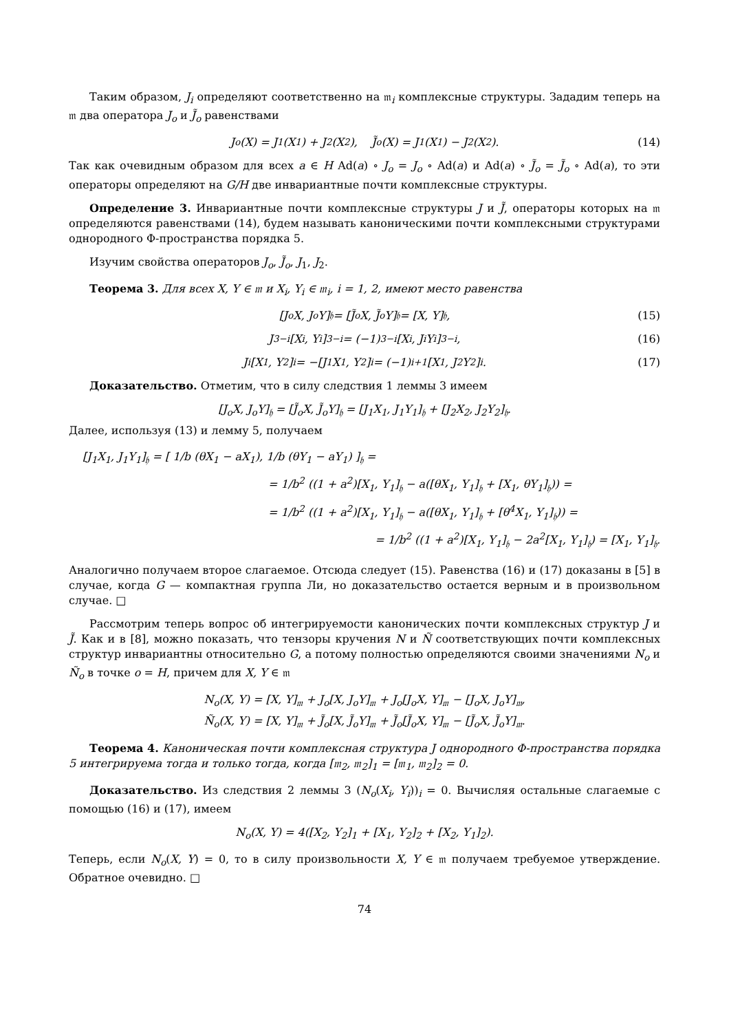Таким образом, J<sub>i</sub> определяют соответственно на 𝔪<sub>i</sub> комплексные структуры. Зададим теперь на 𝔪 два оператора J<sub>o</sub> и J̃<sub>o</sub> равенствами
J<sub>o</sub>(X) = J<sub>1</sub>(X<sub>1</sub>) + J<sub>2</sub>(X<sub>2</sub>), J̃<sub>o</sub>(X) = J<sub>1</sub>(X<sub>1</sub>) − J<sub>2</sub>(X<sub>2</sub>). (14)
Так как очевидным образом для всех a ∈ H Ad(a) ∘ J<sub>o</sub> = J<sub>o</sub> ∘ Ad(a) и Ad(a) ∘ J̃<sub>o</sub> = J̃<sub>o</sub> ∘ Ad(a), то эти операторы определяют на G/H две инвариантные почти комплексные структуры.
Определение 3. Инвариантные почти комплексные структуры J и J̃, операторы которых на 𝔪 определяются равенствами (14), будем называть каноническими почти комплексными структурами однородного Φ-пространства порядка 5.
Изучим свойства операторов J<sub>o</sub>, J̃<sub>o</sub>, J<sub>1</sub>, J<sub>2</sub>.
Теорема 3. Для всех X, Y ∈ 𝔪 и X<sub>i</sub>, Y<sub>i</sub> ∈ 𝔪<sub>i</sub>, i = 1, 2, имеют место равенства
[J<sub>o</sub>X, J<sub>o</sub>Y]<sub>𝔥</sub> = [J̃<sub>o</sub>X, J̃<sub>o</sub>Y]<sub>𝔥</sub> = [X, Y]<sub>𝔥</sub>, (15)
J<sub>3−i</sub>[X<sub>i</sub>, Y<sub>i</sub>]<sub>3−i</sub> = (−1)<sup>3−i</sup>[X<sub>i</sub>, J<sub>i</sub>Y<sub>i</sub>]<sub>3−i</sub>, (16)
J<sub>i</sub>[X<sub>1</sub>, Y<sub>2</sub>]<sub>i</sub> = −[J<sub>1</sub>X<sub>1</sub>, Y<sub>2</sub>]<sub>i</sub> = (−1)<sup>i+1</sup>[X<sub>1</sub>, J<sub>2</sub>Y<sub>2</sub>]<sub>i</sub>. (17)
Доказательство. Отметим, что в силу следствия 1 леммы 3 имеем
[J<sub>o</sub>X, J<sub>o</sub>Y]<sub>𝔥</sub> = [J̃<sub>o</sub>X, J̃<sub>o</sub>Y]<sub>𝔥</sub> = [J<sub>1</sub>X<sub>1</sub>, J<sub>1</sub>Y<sub>1</sub>]<sub>𝔥</sub> + [J<sub>2</sub>X<sub>2</sub>, J<sub>2</sub>Y<sub>2</sub>]<sub>𝔥</sub>.
Далее, используя (13) и лемму 5, получаем
[J<sub>1</sub>X<sub>1</sub>, J<sub>1</sub>Y<sub>1</sub>]<sub>𝔥</sub> = [ 1/b (θX<sub>1</sub> − aX<sub>1</sub>), 1/b (θY<sub>1</sub> − aY<sub>1</sub>) ]<sub>𝔥</sub> =
= 1/b<sup>2</sup> ((1 + a<sup>2</sup>)[X<sub>1</sub>, Y<sub>1</sub>]<sub>𝔥</sub> − a([θX<sub>1</sub>, Y<sub>1</sub>]<sub>𝔥</sub> + [X<sub>1</sub>, θY<sub>1</sub>]<sub>𝔥</sub>)) =
= 1/b<sup>2</sup> ((1 + a<sup>2</sup>)[X<sub>1</sub>, Y<sub>1</sub>]<sub>𝔥</sub> − a([θX<sub>1</sub>, Y<sub>1</sub>]<sub>𝔥</sub> + [θ<sup>4</sup>X<sub>1</sub>, Y<sub>1</sub>]<sub>𝔥</sub>)) =
= 1/b<sup>2</sup> ((1 + a<sup>2</sup>)[X<sub>1</sub>, Y<sub>1</sub>]<sub>𝔥</sub> − 2a<sup>2</sup>[X<sub>1</sub>, Y<sub>1</sub>]<sub>𝔥</sub>) = [X<sub>1</sub>, Y<sub>1</sub>]<sub>𝔥</sub>.
Аналогично получаем второе слагаемое. Отсюда следует (15). Равенства (16) и (17) доказаны в [5] в случае, когда G — компактная группа Ли, но доказательство остается верным и в произвольном случае. □
Рассмотрим теперь вопрос об интегрируемости канонических почти комплексных структур J и J̃. Как и в [8], можно показать, что тензоры кручения N и Ñ соответствующих почти комплексных структур инвариантны относительно G, а потому полностью определяются своими значениями N<sub>o</sub> и Ñ<sub>o</sub> в точке o = H, причем для X, Y ∈ 𝔪
N<sub>o</sub>(X, Y) = [X, Y]<sub>𝔪</sub> + J<sub>o</sub>[X, J<sub>o</sub>Y]<sub>𝔪</sub> + J<sub>o</sub>[J<sub>o</sub>X, Y]<sub>𝔪</sub> − [J<sub>o</sub>X, J<sub>o</sub>Y]<sub>𝔪</sub>,
Ñ<sub>o</sub>(X, Y) = [X, Y]<sub>𝔪</sub> + J̃<sub>o</sub>[X, J̃<sub>o</sub>Y]<sub>𝔪</sub> + J̃<sub>o</sub>[J̃<sub>o</sub>X, Y]<sub>𝔪</sub> − [J̃<sub>o</sub>X, J̃<sub>o</sub>Y]<sub>𝔪</sub>.
Теорема 4. Каноническая почти комплексная структура J однородного Φ-пространства порядка 5 интегрируема тогда и только тогда, когда [𝔪<sub>2</sub>, 𝔪<sub>2</sub>]<sub>1</sub> = [𝔪<sub>1</sub>, 𝔪<sub>2</sub>]<sub>2</sub> = 0.
Доказательство. Из следствия 2 леммы 3 (N<sub>o</sub>(X<sub>i</sub>, Y<sub>i</sub>))<sub>i</sub> = 0. Вычисляя остальные слагаемые с помощью (16) и (17), имеем
N<sub>o</sub>(X, Y) = 4([X<sub>2</sub>, Y<sub>2</sub>]<sub>1</sub> + [X<sub>1</sub>, Y<sub>2</sub>]<sub>2</sub> + [X<sub>2</sub>, Y<sub>1</sub>]<sub>2</sub>).
Теперь, если N<sub>o</sub>(X, Y) = 0, то в силу произвольности X, Y ∈ 𝔪 получаем требуемое утверждение. Обратное очевидно. □
74